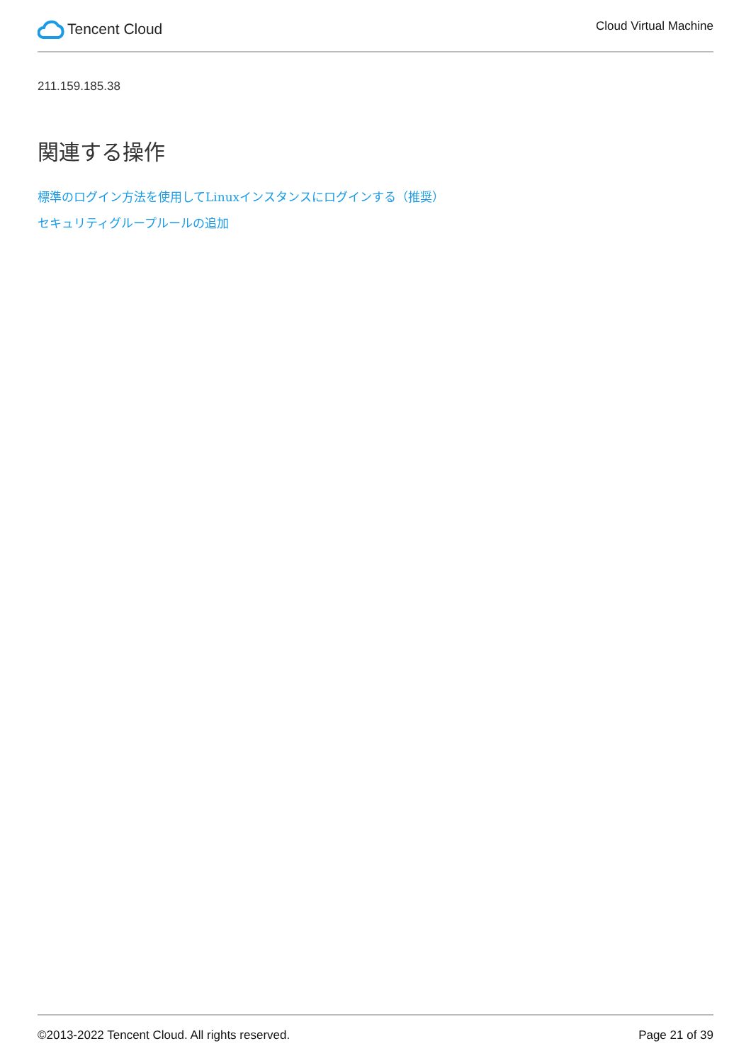Tencent Cloud
Cloud Virtual Machine
211.159.185.38
関連する操作
標準のログイン方法を使用してLinuxインスタンスにログインする（推奨）
セキュリティグループルールの追加
©2013-2022 Tencent Cloud. All rights reserved. Page 21 of 39